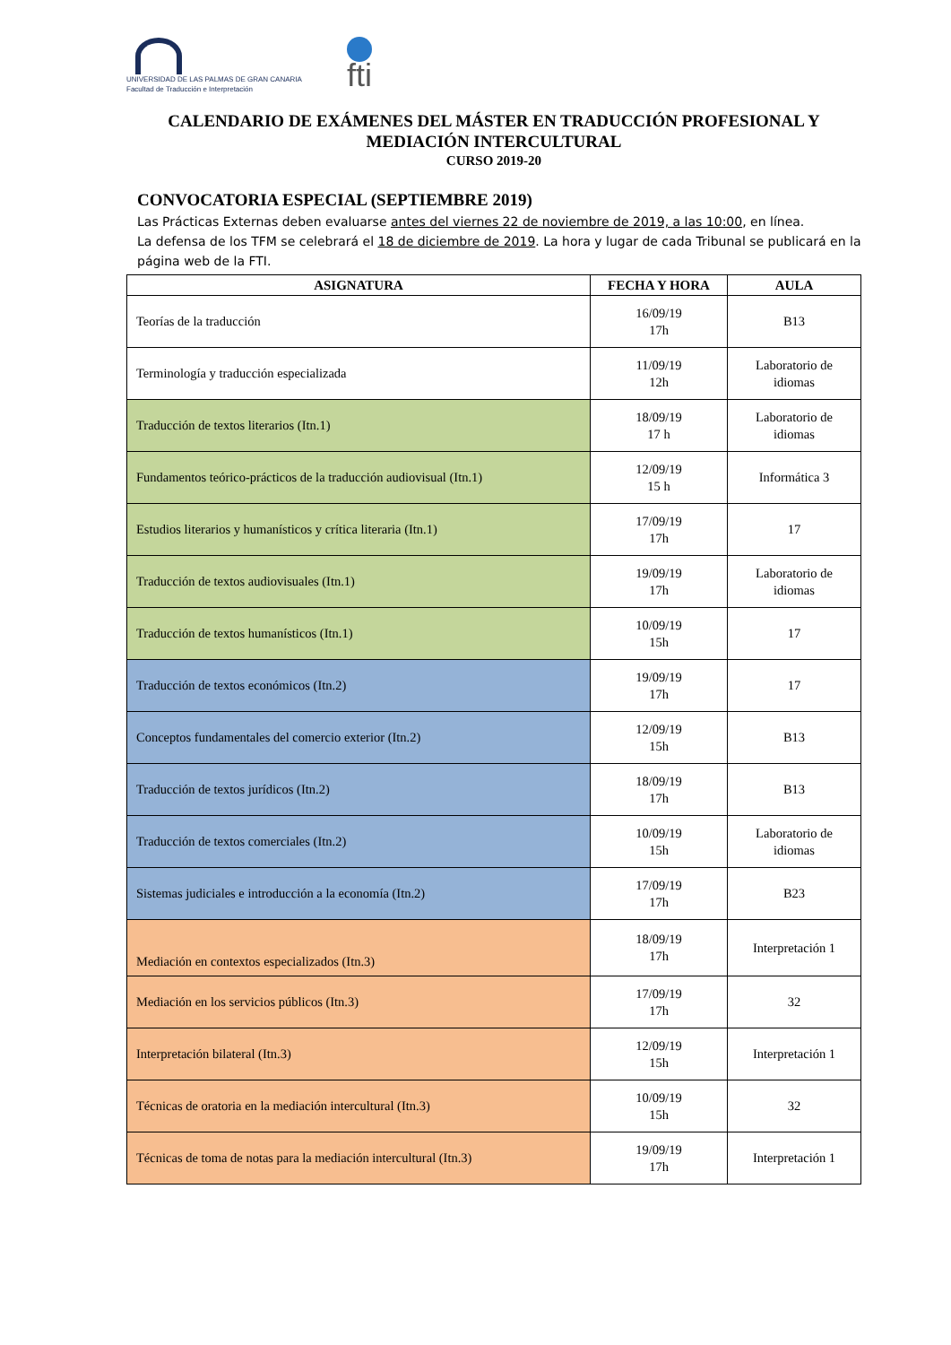UNIVERSIDAD DE LAS PALMAS DE GRAN CANARIA
Facultad de Traducción e Interpretación
fti
CALENDARIO DE EXÁMENES DEL MÁSTER EN TRADUCCIÓN PROFESIONAL Y MEDIACIÓN INTERCULTURAL
CURSO 2019-20
CONVOCATORIA ESPECIAL (SEPTIEMBRE 2019)
Las Prácticas Externas deben evaluarse antes del viernes 22 de noviembre de 2019, a las 10:00, en línea.
La defensa de los TFM se celebrará el 18 de diciembre de 2019. La hora y lugar de cada Tribunal se publicará en la página web de la FTI.
| ASIGNATURA | FECHA Y HORA | AULA |
| --- | --- | --- |
| Teorías de la traducción | 16/09/19 17h | B13 |
| Terminología y traducción especializada | 11/09/19 12h | Laboratorio de idiomas |
| Traducción de textos literarios (Itn.1) | 18/09/19 17 h | Laboratorio de idiomas |
| Fundamentos teórico-prácticos de la traducción audiovisual (Itn.1) | 12/09/19 15 h | Informática 3 |
| Estudios literarios y humanísticos y crítica literaria (Itn.1) | 17/09/19 17h | 17 |
| Traducción de textos audiovisuales (Itn.1) | 19/09/19 17h | Laboratorio de idiomas |
| Traducción de textos humanísticos (Itn.1) | 10/09/19 15h | 17 |
| Traducción de textos económicos (Itn.2) | 19/09/19 17h | 17 |
| Conceptos fundamentales del comercio exterior (Itn.2) | 12/09/19 15h | B13 |
| Traducción de textos jurídicos (Itn.2) | 18/09/19 17h | B13 |
| Traducción de textos comerciales (Itn.2) | 10/09/19 15h | Laboratorio de idiomas |
| Sistemas judiciales e introducción a la economía (Itn.2) | 17/09/19 17h | B23 |
| Mediación en contextos especializados (Itn.3) | 18/09/19 17h | Interpretación 1 |
| Mediación en los servicios públicos (Itn.3) | 17/09/19 17h | 32 |
| Interpretación bilateral (Itn.3) | 12/09/19 15h | Interpretación 1 |
| Técnicas de oratoria en la mediación intercultural (Itn.3) | 10/09/19 15h | 32 |
| Técnicas de toma de notas para la mediación intercultural (Itn.3) | 19/09/19 17h | Interpretación 1 |